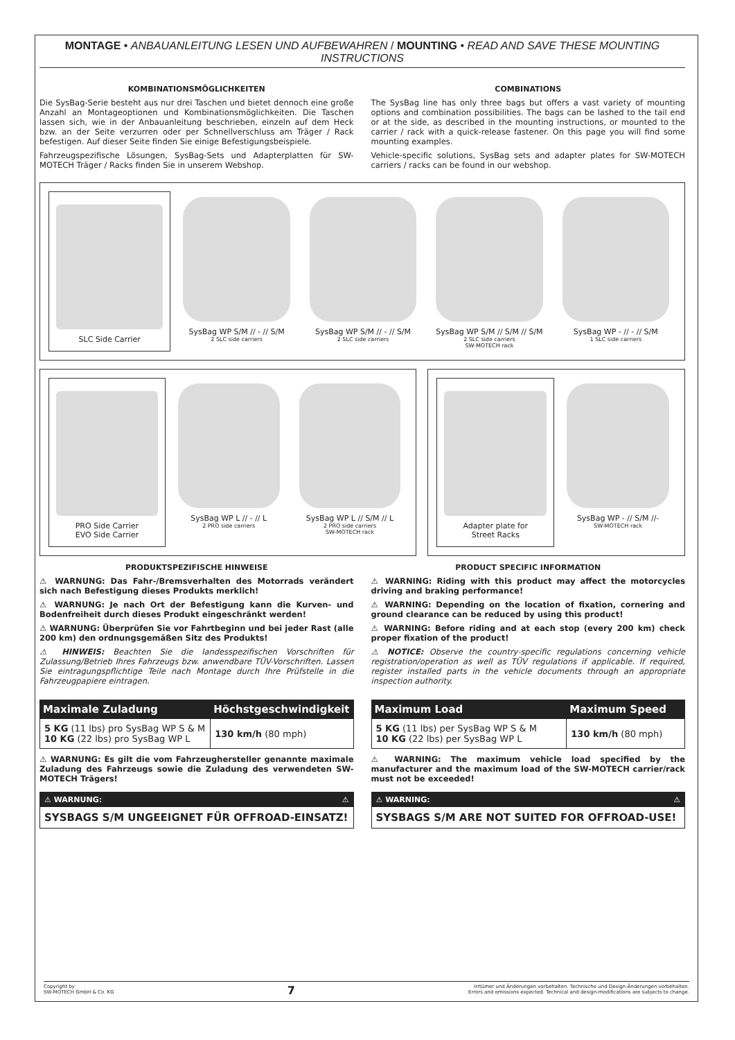MONTAGE • ANBAUANLEITUNG LESEN UND AUFBEWAHREN / MOUNTING • READ AND SAVE THESE MOUNTING INSTRUCTIONS
KOMBINATIONSMÖGLICHKEITEN
Die SysBag-Serie besteht aus nur drei Taschen und bietet dennoch eine große Anzahl an Montageoptionen und Kombinationsmöglichkeiten. Die Taschen lassen sich, wie in der Anbauanleitung beschrieben, einzeln auf dem Heck bzw. an der Seite verzurren oder per Schnellverschluss am Träger / Rack befestigen. Auf dieser Seite finden Sie einige Befestigungsbeispiele.
Fahrzeugspezifische Lösungen, SysBag-Sets und Adapterplatten für SW-MOTECH Träger / Racks finden Sie in unserem Webshop.
COMBINATIONS
The SysBag line has only three bags but offers a vast variety of mounting options and combination possibilities. The bags can be lashed to the tail end or at the side, as described in the mounting instructions, or mounted to the carrier / rack with a quick-release fastener. On this page you will find some mounting examples.
Vehicle-specific solutions, SysBag sets and adapter plates for SW-MOTECH carriers / racks can be found in our webshop.
SLC Side Carrier
SysBag WP S/M // - // S/M
2 SLC side carriers
SysBag WP S/M // - // S/M
2 SLC side carriers
SysBag WP S/M // S/M // S/M
2 SLC side carriers
SW-MOTECH rack
SysBag WP - // - // S/M
1 SLC side carriers
PRO Side Carrier
EVO Side Carrier
SysBag WP L // - // L
2 PRO side carriers
SysBag WP L // S/M // L
2 PRO side carriers
SW-MOTECH rack
Adapter plate for
Street Racks
SysBag WP - // S/M //-
SW-MOTECH rack
PRODUKTSPEZIFISCHE HINWEISE
⚠ WARNUNG: Das Fahr-/Bremsverhalten des Motorrads verändert sich nach Befestigung dieses Produkts merklich!
⚠ WARNUNG: Je nach Ort der Befestigung kann die Kurven- und Bodenfreiheit durch dieses Produkt eingeschränkt werden!
⚠ WARNUNG: Überprüfen Sie vor Fahrtbeginn und bei jeder Rast (alle 200 km) den ordnungsgemäßen Sitz des Produkts!
⚠ HINWEIS: Beachten Sie die landesspezifischen Vorschriften für Zulassung/Betrieb Ihres Fahrzeugs bzw. anwendbare TÜV-Vorschriften. Lassen Sie eintragungspflichtige Teile nach Montage durch Ihre Prüfstelle in die Fahrzeugpapiere eintragen.
| Maximale Zuladung | Höchstgeschwindigkeit |
| --- | --- |
| 5 KG (11 lbs) pro SysBag WP S & M 10 KG (22 lbs) pro SysBag WP L | 130 km/h (80 mph) |
⚠ WARNUNG: Es gilt die vom Fahrzeughersteller genannte maximale Zuladung des Fahrzeugs sowie die Zuladung des verwendeten SW-MOTECH Trägers!
⚠ WARNUNG: ⚠
SYSBAGS S/M UNGEEIGNET FÜR OFFROAD-EINSATZ!
PRODUCT SPECIFIC INFORMATION
⚠ WARNING: Riding with this product may affect the motorcycles driving and braking performance!
⚠ WARNING: Depending on the location of fixation, cornering and ground clearance can be reduced by using this product!
⚠ WARNING: Before riding and at each stop (every 200 km) check proper fixation of the product!
⚠ NOTICE: Observe the country-specific regulations concerning vehicle registration/operation as well as TÜV regulations if applicable. If required, register installed parts in the vehicle documents through an appropriate inspection authority.
| Maximum Load | Maximum Speed |
| --- | --- |
| 5 KG (11 lbs) per SysBag WP S & M 10 KG (22 lbs) per SysBag WP L | 130 km/h (80 mph) |
⚠ WARNING: The maximum vehicle load specified by the manufacturer and the maximum load of the SW-MOTECH carrier/rack must not be exceeded!
⚠ WARNING: ⚠
SYSBAGS S/M ARE NOT SUITED FOR OFFROAD-USE!
Copyright by
SW-MOTECH GmbH & Co. KG
7
Irrtümer und Änderungen vorbehalten. Technische und Design-Änderungen vorbehalten.
Errors and omissions expected. Technical and design-modifications are subjects to change.